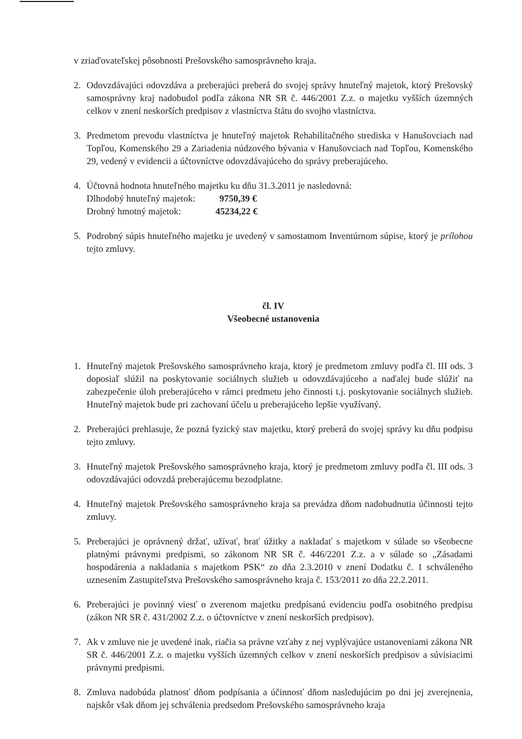v zriaďovateľskej pôsobnosti Prešovského samosprávneho kraja.
2. Odovzdávajúci odovzdáva a preberajúci preberá do svojej správy hnuteľný majetok, ktorý Prešovský samosprávny kraj nadobudol podľa zákona NR SR č. 446/2001 Z.z. o majetku vyšších územných celkov v znení neskorších predpisov z vlastníctva štátu do svojho vlastníctva.
3. Predmetom prevodu vlastníctva je hnuteľný majetok Rehabilitačného strediska v Hanušovciach nad Topľou, Komenského 29 a Zariadenia núdzového bývania v Hanušovciach nad Topľou, Komenského 29, vedený v evidencii a účtovníctve odovzdávajúceho do správy preberajúceho.
4. Účtovná hodnota hnuteľného majetku ku dňu 31.3.2011 je nasledovná:
Dlhodobý hnuteľný majetok: 9750,39 €
Drobný hmotný majetok: 45234,22 €
5. Podrobný súpis hnuteľného majetku je uvedený v samostatnom Inventúrnom súpise, ktorý je prílohou tejto zmluvy.
čl. IV
Všeobecné ustanovenia
1. Hnuteľný majetok Prešovského samosprávneho kraja, ktorý je predmetom zmluvy podľa čl. III ods. 3 doposiaľ slúžil na poskytovanie sociálnych služieb u odovzdávajúceho a naďalej bude slúžiť na zabezpečenie úloh preberajúceho v rámci predmetu jeho činnosti t.j. poskytovanie sociálnych služieb. Hnuteľný majetok bude pri zachovaní účelu u preberajúceho lepšie využívaný.
2. Preberajúci prehlasuje, že pozná fyzický stav majetku, ktorý preberá do svojej správy ku dňu podpisu tejto zmluvy.
3. Hnuteľný majetok Prešovského samosprávneho kraja, ktorý je predmetom zmluvy podľa čl. III ods. 3 odovzdávajúci odovzdá preberajúcemu bezodplatne.
4. Hnuteľný majetok Prešovského samosprávneho kraja sa prevádza dňom nadobudnutia účinnosti tejto zmluvy.
5. Preberajúci je oprávnený držať, užívať, brať úžitky a nakladať s majetkom v súlade so všeobecne platnými právnymi predpismi, so zákonom NR SR č. 446/2201 Z.z. a v súlade so „Zásadami hospodárenia a nakladania s majetkom PSK“ zo dňa 2.3.2010 v znení Dodatku č. 1 schváleného uznesením Zastupiteľstva Prešovského samosprávneho kraja č. 153/2011 zo dňa 22.2.2011.
6. Preberajúci je povinný viesť o zverenom majetku predpísanú evidenciu podľa osobitného predpisu (zákon NR SR č. 431/2002 Z.z. o účtovníctve v znení neskorších predpisov).
7. Ak v zmluve nie je uvedené inak, riačia sa právne vzťahy z nej vyplývajúce ustanoveniami zákona NR SR č. 446/2001 Z.z. o majetku vyšších územných celkov v znení neskorších predpisov a súvisiacimi právnymi predpismi.
8. Zmluva nadobúda platnosť dňom podpísania a účinnosť dňom nasledujúcim po dni jej zverejnenia, najskôr však dňom jej schválenia predsedom Prešovského samosprávneho kraja